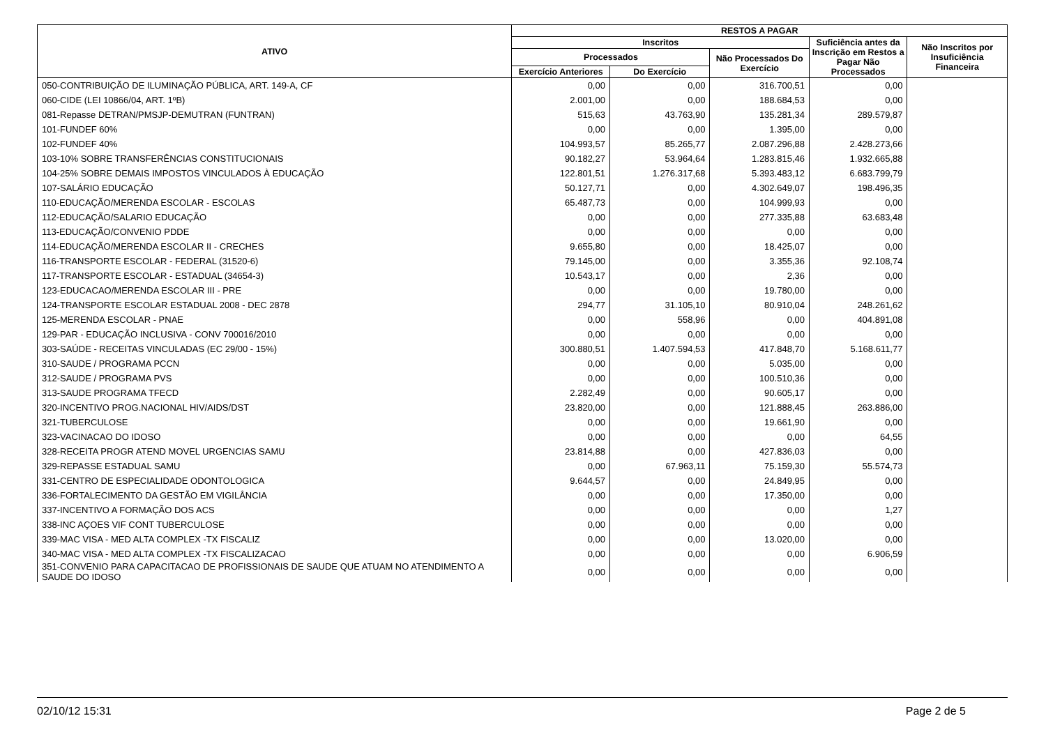| ATIVO | RESTOS A PAGAR | | | | |
| --- | --- | --- | --- | --- | --- |
| | Inscritos | | | Suficiência antes da Inscrição em Restos a Pagar Não Processados | Não Inscritos por Insuficiência Financeira |
| | Processados | | Não Processados Do Exercício | | |
| | Exercício Anteriores | Do Exercício | | | |
| 050-CONTRIBUIÇÃO DE ILUMINAÇÃO PÚBLICA, ART. 149-A, CF | 0,00 | 0,00 | 316.700,51 | 0,00 | |
| 060-CIDE (LEI 10866/04, ART. 1ºB) | 2.001,00 | 0,00 | 188.684,53 | 0,00 | |
| 081-Repasse DETRAN/PMSJP-DEMUTRAN (FUNTRAN) | 515,63 | 43.763,90 | 135.281,34 | 289.579,87 | |
| 101-FUNDEF 60% | 0,00 | 0,00 | 1.395,00 | 0,00 | |
| 102-FUNDEF 40% | 104.993,57 | 85.265,77 | 2.087.296,88 | 2.428.273,66 | |
| 103-10% SOBRE TRANSFERÊNCIAS CONSTITUCIONAIS | 90.182,27 | 53.964,64 | 1.283.815,46 | 1.932.665,88 | |
| 104-25% SOBRE DEMAIS IMPOSTOS VINCULADOS À EDUCAÇÃO | 122.801,51 | 1.276.317,68 | 5.393.483,12 | 6.683.799,79 | |
| 107-SALÁRIO EDUCAÇÃO | 50.127,71 | 0,00 | 4.302.649,07 | 198.496,35 | |
| 110-EDUCAÇÃO/MERENDA ESCOLAR - ESCOLAS | 65.487,73 | 0,00 | 104.999,93 | 0,00 | |
| 112-EDUCAÇÃO/SALARIO EDUCAÇÃO | 0,00 | 0,00 | 277.335,88 | 63.683,48 | |
| 113-EDUCAÇÃO/CONVENIO PDDE | 0,00 | 0,00 | 0,00 | 0,00 | |
| 114-EDUCAÇÃO/MERENDA ESCOLAR II - CRECHES | 9.655,80 | 0,00 | 18.425,07 | 0,00 | |
| 116-TRANSPORTE ESCOLAR - FEDERAL (31520-6) | 79.145,00 | 0,00 | 3.355,36 | 92.108,74 | |
| 117-TRANSPORTE ESCOLAR - ESTADUAL (34654-3) | 10.543,17 | 0,00 | 2,36 | 0,00 | |
| 123-EDUCACAO/MERENDA ESCOLAR III - PRE | 0,00 | 0,00 | 19.780,00 | 0,00 | |
| 124-TRANSPORTE ESCOLAR ESTADUAL 2008 - DEC 2878 | 294,77 | 31.105,10 | 80.910,04 | 248.261,62 | |
| 125-MERENDA ESCOLAR - PNAE | 0,00 | 558,96 | 0,00 | 404.891,08 | |
| 129-PAR - EDUCAÇÃO INCLUSIVA - CONV 700016/2010 | 0,00 | 0,00 | 0,00 | 0,00 | |
| 303-SAÚDE - RECEITAS VINCULADAS (EC 29/00 - 15%) | 300.880,51 | 1.407.594,53 | 417.848,70 | 5.168.611,77 | |
| 310-SAUDE / PROGRAMA PCCN | 0,00 | 0,00 | 5.035,00 | 0,00 | |
| 312-SAUDE / PROGRAMA PVS | 0,00 | 0,00 | 100.510,36 | 0,00 | |
| 313-SAUDE PROGRAMA TFECD | 2.282,49 | 0,00 | 90.605,17 | 0,00 | |
| 320-INCENTIVO PROG.NACIONAL HIV/AIDS/DST | 23.820,00 | 0,00 | 121.888,45 | 263.886,00 | |
| 321-TUBERCULOSE | 0,00 | 0,00 | 19.661,90 | 0,00 | |
| 323-VACINACAO DO IDOSO | 0,00 | 0,00 | 0,00 | 64,55 | |
| 328-RECEITA PROGR ATEND MOVEL URGENCIAS SAMU | 23.814,88 | 0,00 | 427.836,03 | 0,00 | |
| 329-REPASSE ESTADUAL SAMU | 0,00 | 67.963,11 | 75.159,30 | 55.574,73 | |
| 331-CENTRO DE ESPECIALIDADE ODONTOLOGICA | 9.644,57 | 0,00 | 24.849,95 | 0,00 | |
| 336-FORTALECIMENTO DA GESTÃO EM VIGILÂNCIA | 0,00 | 0,00 | 17.350,00 | 0,00 | |
| 337-INCENTIVO A FORMAÇÃO DOS ACS | 0,00 | 0,00 | 0,00 | 1,27 | |
| 338-INC AÇOES VIF CONT TUBERCULOSE | 0,00 | 0,00 | 0,00 | 0,00 | |
| 339-MAC VISA - MED ALTA COMPLEX -TX FISCALIZ | 0,00 | 0,00 | 13.020,00 | 0,00 | |
| 340-MAC VISA - MED ALTA COMPLEX -TX FISCALIZACAO | 0,00 | 0,00 | 0,00 | 6.906,59 | |
| 351-CONVENIO PARA CAPACITACAO DE PROFISSIONAIS DE SAUDE QUE ATUAM NO ATENDIMENTO A SAUDE DO IDOSO | 0,00 | 0,00 | 0,00 | 0,00 | |
02/10/12 15:31 Page 2 de 5